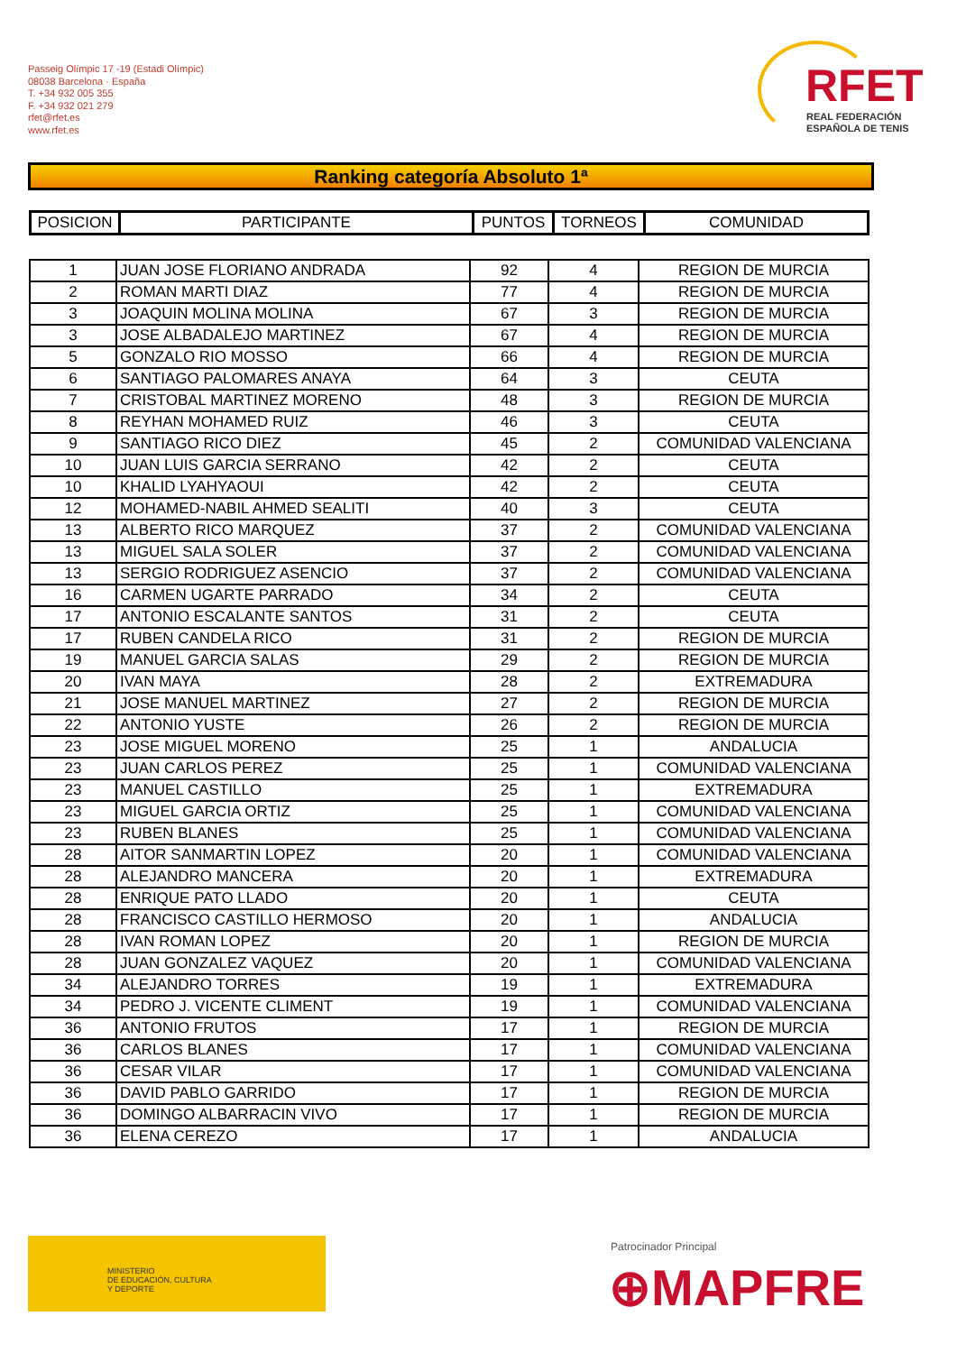Passeig Olímpic 17 -19 (Estadi Olímpic)
08038 Barcelona · España
T. +34 932 005 355
F. +34 932 021 279
rfet@rfet.es
www.rfet.es
RFET
REAL FEDERACIÓN
ESPAÑOLA DE TENIS
Ranking categoría Absoluto 1ª
| POSICION | PARTICIPANTE | PUNTOS | TORNEOS | COMUNIDAD |
| --- | --- | --- | --- | --- |
| 1 | JUAN JOSE FLORIANO ANDRADA | 92 | 4 | REGION DE MURCIA |
| 2 | ROMAN MARTI DIAZ | 77 | 4 | REGION DE MURCIA |
| 3 | JOAQUIN MOLINA MOLINA | 67 | 3 | REGION DE MURCIA |
| 3 | JOSE ALBADALEJO MARTINEZ | 67 | 4 | REGION DE MURCIA |
| 5 | GONZALO RIO MOSSO | 66 | 4 | REGION DE MURCIA |
| 6 | SANTIAGO PALOMARES ANAYA | 64 | 3 | CEUTA |
| 7 | CRISTOBAL MARTINEZ MORENO | 48 | 3 | REGION DE MURCIA |
| 8 | REYHAN MOHAMED RUIZ | 46 | 3 | CEUTA |
| 9 | SANTIAGO RICO DIEZ | 45 | 2 | COMUNIDAD VALENCIANA |
| 10 | JUAN LUIS GARCIA SERRANO | 42 | 2 | CEUTA |
| 10 | KHALID LYAHYAOUI | 42 | 2 | CEUTA |
| 12 | MOHAMED-NABIL AHMED SEALITI | 40 | 3 | CEUTA |
| 13 | ALBERTO RICO MARQUEZ | 37 | 2 | COMUNIDAD VALENCIANA |
| 13 | MIGUEL SALA SOLER | 37 | 2 | COMUNIDAD VALENCIANA |
| 13 | SERGIO RODRIGUEZ ASENCIO | 37 | 2 | COMUNIDAD VALENCIANA |
| 16 | CARMEN UGARTE PARRADO | 34 | 2 | CEUTA |
| 17 | ANTONIO ESCALANTE SANTOS | 31 | 2 | CEUTA |
| 17 | RUBEN CANDELA RICO | 31 | 2 | REGION DE MURCIA |
| 19 | MANUEL GARCIA SALAS | 29 | 2 | REGION DE MURCIA |
| 20 | IVAN MAYA | 28 | 2 | EXTREMADURA |
| 21 | JOSE MANUEL MARTINEZ | 27 | 2 | REGION DE MURCIA |
| 22 | ANTONIO YUSTE | 26 | 2 | REGION DE MURCIA |
| 23 | JOSE MIGUEL MORENO | 25 | 1 | ANDALUCIA |
| 23 | JUAN CARLOS PEREZ | 25 | 1 | COMUNIDAD VALENCIANA |
| 23 | MANUEL CASTILLO | 25 | 1 | EXTREMADURA |
| 23 | MIGUEL GARCIA ORTIZ | 25 | 1 | COMUNIDAD VALENCIANA |
| 23 | RUBEN BLANES | 25 | 1 | COMUNIDAD VALENCIANA |
| 28 | AITOR SANMARTIN LOPEZ | 20 | 1 | COMUNIDAD VALENCIANA |
| 28 | ALEJANDRO MANCERA | 20 | 1 | EXTREMADURA |
| 28 | ENRIQUE PATO LLADO | 20 | 1 | CEUTA |
| 28 | FRANCISCO CASTILLO HERMOSO | 20 | 1 | ANDALUCIA |
| 28 | IVAN ROMAN LOPEZ | 20 | 1 | REGION DE MURCIA |
| 28 | JUAN GONZALEZ VAQUEZ | 20 | 1 | COMUNIDAD VALENCIANA |
| 34 | ALEJANDRO TORRES | 19 | 1 | EXTREMADURA |
| 34 | PEDRO J. VICENTE CLIMENT | 19 | 1 | COMUNIDAD VALENCIANA |
| 36 | ANTONIO FRUTOS | 17 | 1 | REGION DE MURCIA |
| 36 | CARLOS BLANES | 17 | 1 | COMUNIDAD VALENCIANA |
| 36 | CESAR VILAR | 17 | 1 | COMUNIDAD VALENCIANA |
| 36 | DAVID PABLO GARRIDO | 17 | 1 | REGION DE MURCIA |
| 36 | DOMINGO ALBARRACIN VIVO | 17 | 1 | REGION DE MURCIA |
| 36 | ELENA CEREZO | 17 | 1 | ANDALUCIA |
MINISTERIO
DE EDUCACIÓN, CULTURA
Y DEPORTE
Patrocinador Principal
⊕MAPFRE